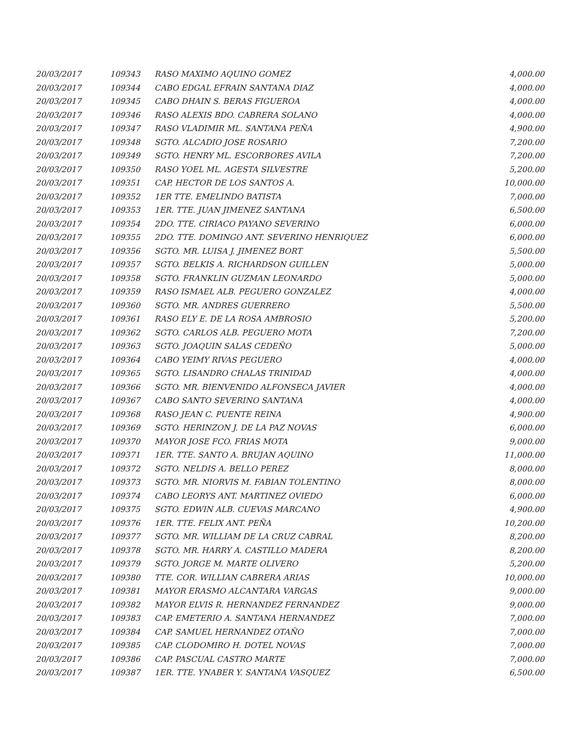| 20/03/2017 | 109343 | RASO MAXIMO AQUINO GOMEZ | 4,000.00 |
| 20/03/2017 | 109344 | CABO EDGAL EFRAIN SANTANA DIAZ | 4,000.00 |
| 20/03/2017 | 109345 | CABO DHAIN S. BERAS FIGUEROA | 4,000.00 |
| 20/03/2017 | 109346 | RASO ALEXIS BDO. CABRERA SOLANO | 4,000.00 |
| 20/03/2017 | 109347 | RASO VLADIMIR ML. SANTANA PEÑA | 4,900.00 |
| 20/03/2017 | 109348 | SGTO. ALCADIO JOSE ROSARIO | 7,200.00 |
| 20/03/2017 | 109349 | SGTO. HENRY ML. ESCORBORES AVILA | 7,200.00 |
| 20/03/2017 | 109350 | RASO YOEL ML. AGESTA SILVESTRE | 5,200.00 |
| 20/03/2017 | 109351 | CAP. HECTOR DE LOS SANTOS A. | 10,000.00 |
| 20/03/2017 | 109352 | 1ER TTE. EMELINDO BATISTA | 7,000.00 |
| 20/03/2017 | 109353 | 1ER. TTE. JUAN JIMENEZ SANTANA | 6,500.00 |
| 20/03/2017 | 109354 | 2DO. TTE. CIRIACO PAYANO SEVERINO | 6,000.00 |
| 20/03/2017 | 109355 | 2DO. TTE. DOMINGO ANT. SEVERINO HENRIQUEZ | 6,000.00 |
| 20/03/2017 | 109356 | SGTO. MR. LUISA J. JIMENEZ BORT | 5,500.00 |
| 20/03/2017 | 109357 | SGTO. BELKIS A. RICHARDSON GUILLEN | 5,000.00 |
| 20/03/2017 | 109358 | SGTO. FRANKLIN GUZMAN LEONARDO | 5,000.00 |
| 20/03/2017 | 109359 | RASO ISMAEL ALB. PEGUERO GONZALEZ | 4,000.00 |
| 20/03/2017 | 109360 | SGTO. MR. ANDRES GUERRERO | 5,500.00 |
| 20/03/2017 | 109361 | RASO ELY E. DE LA ROSA AMBROSIO | 5,200.00 |
| 20/03/2017 | 109362 | SGTO. CARLOS ALB. PEGUERO MOTA | 7,200.00 |
| 20/03/2017 | 109363 | SGTO. JOAQUIN SALAS CEDEÑO | 5,000.00 |
| 20/03/2017 | 109364 | CABO YEIMY RIVAS PEGUERO | 4,000.00 |
| 20/03/2017 | 109365 | SGTO. LISANDRO CHALAS TRINIDAD | 4,000.00 |
| 20/03/2017 | 109366 | SGTO. MR. BIENVENIDO ALFONSECA JAVIER | 4,000.00 |
| 20/03/2017 | 109367 | CABO SANTO SEVERINO SANTANA | 4,000.00 |
| 20/03/2017 | 109368 | RASO JEAN C. PUENTE REINA | 4,900.00 |
| 20/03/2017 | 109369 | SGTO. HERINZON J. DE LA PAZ NOVAS | 6,000.00 |
| 20/03/2017 | 109370 | MAYOR JOSE FCO. FRIAS MOTA | 9,000.00 |
| 20/03/2017 | 109371 | 1ER. TTE. SANTO A. BRUJAN AQUINO | 11,000.00 |
| 20/03/2017 | 109372 | SGTO. NELDIS A. BELLO PEREZ | 8,000.00 |
| 20/03/2017 | 109373 | SGTO. MR. NIORVIS M. FABIAN TOLENTINO | 8,000.00 |
| 20/03/2017 | 109374 | CABO LEORYS ANT. MARTINEZ OVIEDO | 6,000.00 |
| 20/03/2017 | 109375 | SGTO. EDWIN ALB. CUEVAS MARCANO | 4,900.00 |
| 20/03/2017 | 109376 | 1ER. TTE. FELIX ANT. PEÑA | 10,200.00 |
| 20/03/2017 | 109377 | SGTO. MR. WILLIAM DE LA CRUZ CABRAL | 8,200.00 |
| 20/03/2017 | 109378 | SGTO. MR. HARRY A. CASTILLO MADERA | 8,200.00 |
| 20/03/2017 | 109379 | SGTO. JORGE M. MARTE OLIVERO | 5,200.00 |
| 20/03/2017 | 109380 | TTE. COR. WILLIAN CABRERA ARIAS | 10,000.00 |
| 20/03/2017 | 109381 | MAYOR ERASMO ALCANTARA VARGAS | 9,000.00 |
| 20/03/2017 | 109382 | MAYOR ELVIS R. HERNANDEZ FERNANDEZ | 9,000.00 |
| 20/03/2017 | 109383 | CAP. EMETERIO A. SANTANA HERNANDEZ | 7,000.00 |
| 20/03/2017 | 109384 | CAP. SAMUEL HERNANDEZ OTAÑO | 7,000.00 |
| 20/03/2017 | 109385 | CAP. CLODOMIRO H. DOTEL NOVAS | 7,000.00 |
| 20/03/2017 | 109386 | CAP. PASCUAL CASTRO MARTE | 7,000.00 |
| 20/03/2017 | 109387 | 1ER. TTE. YNABER Y. SANTANA VASQUEZ | 6,500.00 |